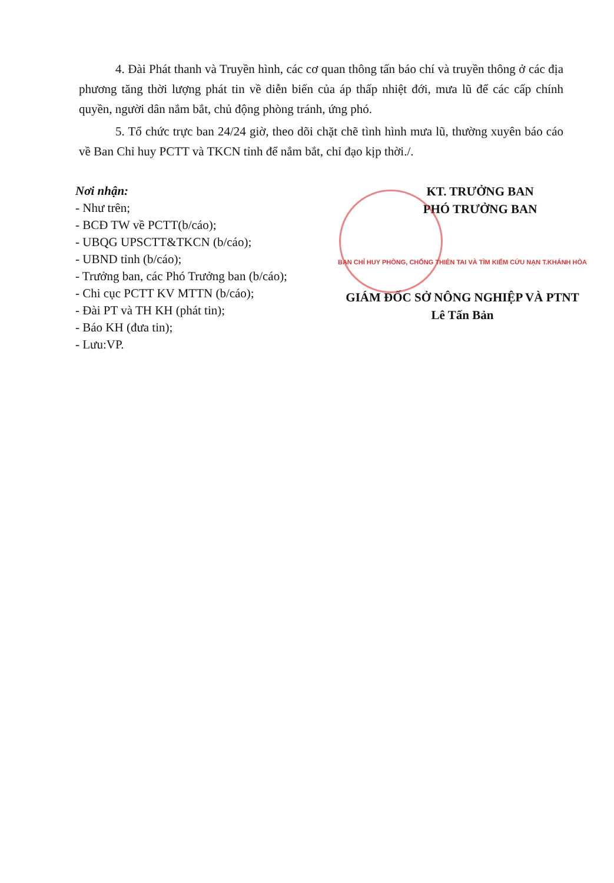4. Đài Phát thanh và Truyền hình, các cơ quan thông tấn báo chí và truyền thông ở các địa phương tăng thời lượng phát tin về diễn biến của áp thấp nhiệt đới, mưa lũ để các cấp chính quyền, người dân nắm bắt, chủ động phòng tránh, ứng phó.
5. Tổ chức trực ban 24/24 giờ, theo dõi chặt chẽ tình hình mưa lũ, thường xuyên báo cáo về Ban Chỉ huy PCTT và TKCN tỉnh để nắm bắt, chỉ đạo kịp thời./.
Nơi nhận:
- Như trên;
- BCĐ TW về PCTT(b/cáo);
- UBQG UPSCTT&TKCN (b/cáo);
- UBND tỉnh (b/cáo);
- Trưởng ban, các Phó Trưởng ban (b/cáo);
- Chi cục PCTT KV MTTN (b/cáo);
- Đài PT và TH KH (phát tin);
- Báo KH (đưa tin);
- Lưu:VP.
KT. TRƯỞNG BAN
PHÓ TRƯỞNG BAN
BAN CHỈ HUY PHÒNG, CHỐNG THIÊN TAI VÀ TÌM KIẾM CỨU NẠN T.KHÁNH HÒA
GIÁM ĐỐC SỞ NÔNG NGHIỆP VÀ PTNT
Lê Tấn Bản